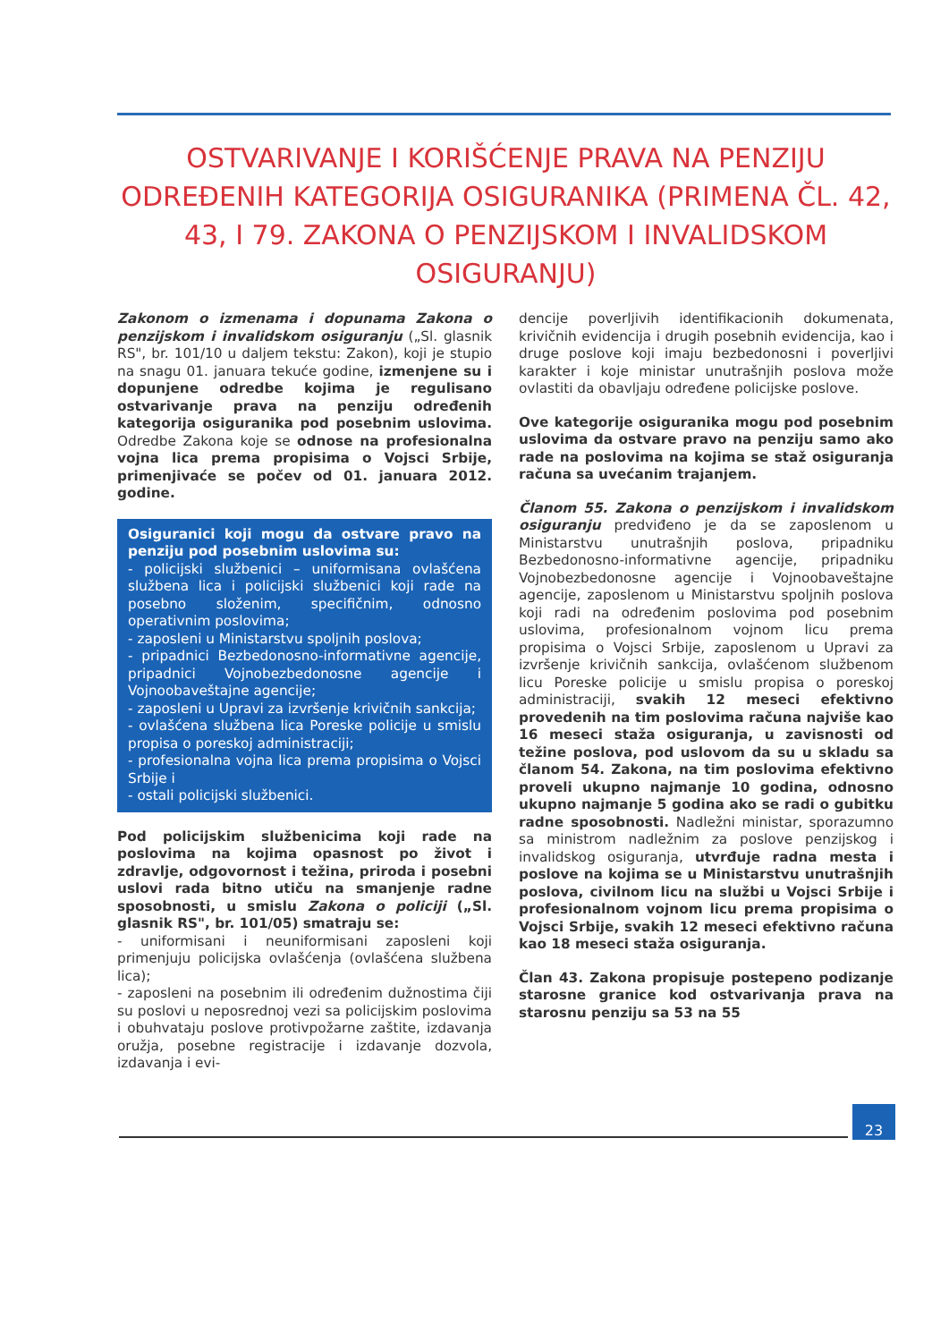OSTVARIVANJE I KORIŠĆENJE PRAVA NA PENZIJU ODREĐENIH KATEGORIJA OSIGURANIKA (PRIMENA ČL. 42, 43, I 79. ZAKONA O PENZIJSKOM I INVALIDSKOM OSIGURANJU)
Zakonom o izmenama i dopunama Zakona o penzijskom i invalidskom osiguranju („Sl. glasnik RS", br. 101/10 u daljem tekstu: Zakon), koji je stupio na snagu 01. januara tekuće godine, izmenjene su i dopunjene odredbe kojima je regulisano ostvarivanje prava na penziju određenih kategorija osiguranika pod posebnim uslovima. Odredbe Zakona koje se odnose na profesionalna vojna lica prema propisima o Vojsci Srbije, primenjivaće se počev od 01. januara 2012. godine.
Osiguranici koji mogu da ostvare pravo na penziju pod posebnim uslovima su:
- policijski službenici – uniformisana ovlašćena službena lica i policijski službenici koji rade na posebno složenim, specifičnim, odnosno operativnim poslovima;
- zaposleni u Ministarstvu spoljnih poslova;
- pripadnici Bezbedonosno-informativne agencije, pripadnici Vojnobezbedonosne agencije i Vojnoobaveštajne agencije;
- zaposleni u Upravi za izvršenje krivičnih sankcija;
- ovlašćena službena lica Poreske policije u smislu propisa o poreskoj administraciji;
- profesionalna vojna lica prema propisima o Vojsci Srbije i
- ostali policijski službenici.
Pod policijskim službenicima koji rade na poslovima na kojima opasnost po život i zdravlje, odgovornost i težina, priroda i posebni uslovi rada bitno utiču na smanjenje radne sposobnosti, u smislu Zakona o policiji („Sl. glasnik RS", br. 101/05) smatraju se:
- uniformisani i neuniformisani zaposleni koji primenjuju policijska ovlašćenja (ovlašćena službena lica);
- zaposleni na posebnim ili određenim dužnostima čiji su poslovi u neposrednoj vezi sa policijskim poslovima i obuhvataju poslove protivpožarne zaštite, izdavanja oružja, posebne registracije i izdavanje dozvola, izdavanja i evi-
dencije poverljivih identifikacionih dokumenata, krivičnih evidencija i drugih posebnih evidencija, kao i druge poslove koji imaju bezbedonosni i poverljivi karakter i koje ministar unutrašnjih poslova može ovlastiti da obavljaju određene policijske poslove.
Ove kategorije osiguranika mogu pod posebnim uslovima da ostvare pravo na penziju samo ako rade na poslovima na kojima se staž osiguranja računa sa uvećanim trajanjem.
Članom 55. Zakona o penzijskom i invalidskom osiguranju predviđeno je da se zaposlenom u Ministarstvu unutrašnjih poslova, pripadniku Bezbedonosno-informativne agencije, pripadniku Vojnobezbedonosne agencije i Vojnoobaveštajne agencije, zaposlenom u Ministarstvu spoljnih poslova koji radi na određenim poslovima pod posebnim uslovima, profesionalnom vojnom licu prema propisima o Vojsci Srbije, zaposlenom u Upravi za izvršenje krivičnih sankcija, ovlašćenom službenom licu Poreske policije u smislu propisa o poreskoj administraciji, svakih 12 meseci efektivno provedenih na tim poslovima računa najviše kao 16 meseci staža osiguranja, u zavisnosti od težine poslova, pod uslovom da su u skladu sa članom 54. Zakona, na tim poslovima efektivno proveli ukupno najmanje 10 godina, odnosno ukupno najmanje 5 godina ako se radi o gubitku radne sposobnosti. Nadležni ministar, sporazumno sa ministrom nadležnim za poslove penzijskog i invalidskog osiguranja, utvrđuje radna mesta i poslove na kojima se u Ministarstvu unutrašnjih poslova, civilnom licu na službi u Vojsci Srbije i profesionalnom vojnom licu prema propisima o Vojsci Srbije, svakih 12 meseci efektivno računa kao 18 meseci staža osiguranja.
Član 43. Zakona propisuje postepeno podizanje starosne granice kod ostvarivanja prava na starosnu penziju sa 53 na 55
23